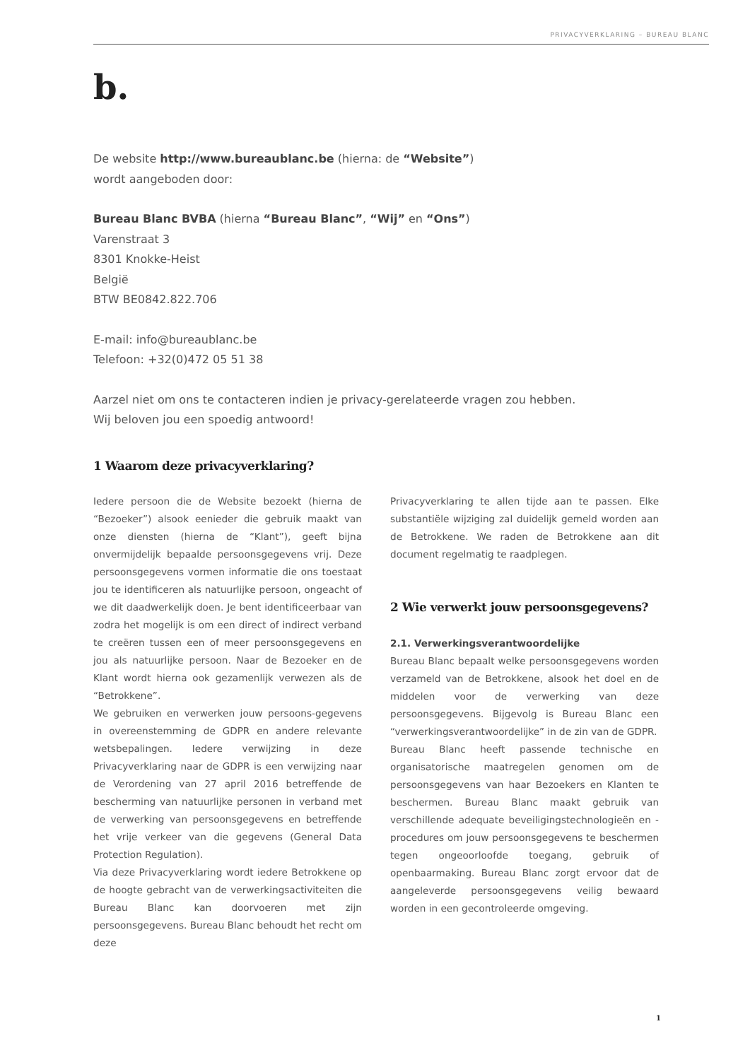PRIVACYVERKLARING – BUREAU BLANC
b.
De website http://www.bureaublanc.be (hierna: de “Website”)
wordt aangeboden door:
Bureau Blanc BVBA (hierna “Bureau Blanc”, “Wij” en “Ons”)
Varenstraat 3
8301 Knokke-Heist
België
BTW BE0842.822.706
E-mail: info@bureaublanc.be
Telefoon: +32(0)472 05 51 38
Aarzel niet om ons te contacteren indien je privacy-gerelateerde vragen zou hebben.
Wij beloven jou een spoedig antwoord!
1 Waarom deze privacyverklaring?
Iedere persoon die de Website bezoekt (hierna de “Bezoeker”) alsook eenieder die gebruik maakt van onze diensten (hierna de “Klant”), geeft bijna onvermijdelijk bepaalde persoonsgegevens vrij. Deze persoonsgegevens vormen informatie die ons toestaat jou te identificeren als natuurlijke persoon, ongeacht of we dit daadwerkelijk doen. Je bent identificeerbaar van zodra het mogelijk is om een direct of indirect verband te creëren tussen een of meer persoonsgegevens en jou als natuurlijke persoon. Naar de Bezoeker en de Klant wordt hierna ook gezamenlijk verwezen als de “Betrokkene”.
We gebruiken en verwerken jouw persoons-gegevens in overeenstemming de GDPR en andere relevante wetsbepalingen. Iedere verwijzing in deze Privacyverklaring naar de GDPR is een verwijzing naar de Verordening van 27 april 2016 betreffende de bescherming van natuurlijke personen in verband met de verwerking van persoonsgegevens en betreffende het vrije verkeer van die gegevens (General Data Protection Regulation).
Via deze Privacyverklaring wordt iedere Betrokkene op de hoogte gebracht van de verwerkingsactiviteiten die Bureau Blanc kan doorvoeren met zijn persoonsgegevens. Bureau Blanc behoudt het recht om deze
Privacyverklaring te allen tijde aan te passen. Elke substantiële wijziging zal duidelijk gemeld worden aan de Betrokkene. We raden de Betrokkene aan dit document regelmatig te raadplegen.
2 Wie verwerkt jouw persoonsgegevens?
2.1. Verwerkingsverantwoordelijke
Bureau Blanc bepaalt welke persoonsgegevens worden verzameld van de Betrokkene, alsook het doel en de middelen voor de verwerking van deze persoonsgegevens. Bijgevolg is Bureau Blanc een “verwerkingsverantwoordelijke” in de zin van de GDPR.
Bureau Blanc heeft passende technische en organisatorische maatregelen genomen om de persoonsgegevens van haar Bezoekers en Klanten te beschermen. Bureau Blanc maakt gebruik van verschillende adequate beveiligingstechnologieën en -procedures om jouw persoonsgegevens te beschermen tegen ongeoorloofde toegang, gebruik of openbaarmaking. Bureau Blanc zorgt ervoor dat de aangeleverde persoonsgegevens veilig bewaard worden in een gecontroleerde omgeving.
1